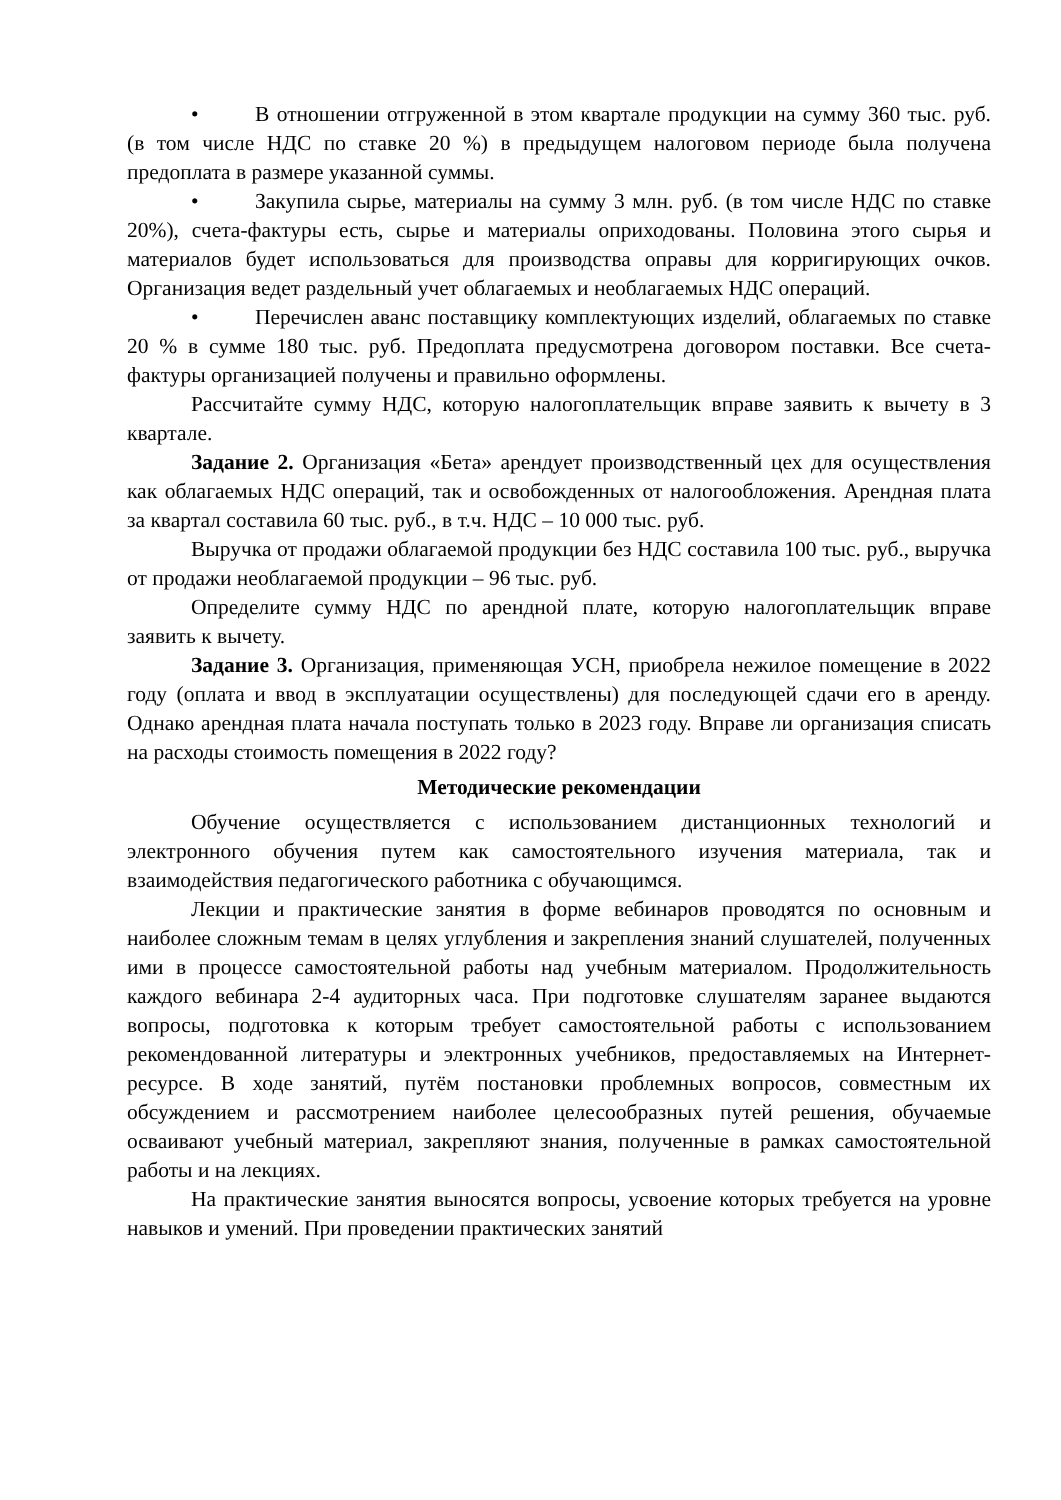• В отношении отгруженной в этом квартале продукции на сумму 360 тыс. руб. (в том числе НДС по ставке 20 %) в предыдущем налоговом периоде была получена предоплата в размере указанной суммы.
• Закупила сырье, материалы на сумму 3 млн. руб. (в том числе НДС по ставке 20%), счета-фактуры есть, сырье и материалы оприходованы. Половина этого сырья и материалов будет использоваться для производства оправы для корригирующих очков. Организация ведет раздельный учет облагаемых и необлагаемых НДС операций.
• Перечислен аванс поставщику комплектующих изделий, облагаемых по ставке 20 % в сумме 180 тыс. руб. Предоплата предусмотрена договором поставки. Все счета-фактуры организацией получены и правильно оформлены.
Рассчитайте сумму НДС, которую налогоплательщик вправе заявить к вычету в 3 квартале.
Задание 2. Организация «Бета» арендует производственный цех для осуществления как облагаемых НДС операций, так и освобожденных от налогообложения. Арендная плата за квартал составила 60 тыс. руб., в т.ч. НДС – 10 000 тыс. руб.
Выручка от продажи облагаемой продукции без НДС составила 100 тыс. руб., выручка от продажи необлагаемой продукции – 96 тыс. руб.
Определите сумму НДС по арендной плате, которую налогоплательщик вправе заявить к вычету.
Задание 3. Организация, применяющая УСН, приобрела нежилое помещение в 2022 году (оплата и ввод в эксплуатации осуществлены) для последующей сдачи его в аренду. Однако арендная плата начала поступать только в 2023 году. Вправе ли организация списать на расходы стоимость помещения в 2022 году?
Методические рекомендации
Обучение осуществляется с использованием дистанционных технологий и электронного обучения путем как самостоятельного изучения материала, так и взаимодействия педагогического работника с обучающимся.
Лекции и практические занятия в форме вебинаров проводятся по основным и наиболее сложным темам в целях углубления и закрепления знаний слушателей, полученных ими в процессе самостоятельной работы над учебным материалом. Продолжительность каждого вебинара 2-4 аудиторных часа. При подготовке слушателям заранее выдаются вопросы, подготовка к которым требует самостоятельной работы с использованием рекомендованной литературы и электронных учебников, предоставляемых на Интернет-ресурсе. В ходе занятий, путём постановки проблемных вопросов, совместным их обсуждением и рассмотрением наиболее целесообразных путей решения, обучаемые осваивают учебный материал, закрепляют знания, полученные в рамках самостоятельной работы и на лекциях.
На практические занятия выносятся вопросы, усвоение которых требуется на уровне навыков и умений. При проведении практических занятий